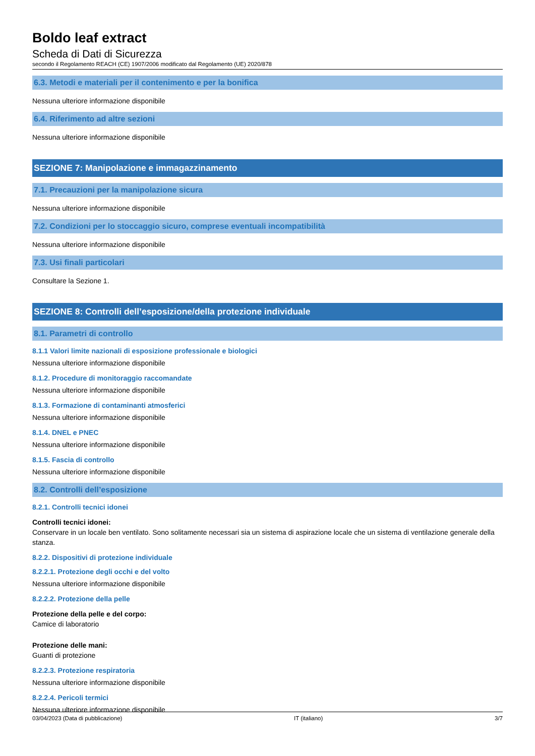Boldo leaf extract
Scheda di Dati di Sicurezza
secondo il Regolamento REACH (CE) 1907/2006 modificato dal Regolamento (UE) 2020/878
6.3. Metodi e materiali per il contenimento e per la bonifica
Nessuna ulteriore informazione disponibile
6.4. Riferimento ad altre sezioni
Nessuna ulteriore informazione disponibile
SEZIONE 7: Manipolazione e immagazzinamento
7.1. Precauzioni per la manipolazione sicura
Nessuna ulteriore informazione disponibile
7.2. Condizioni per lo stoccaggio sicuro, comprese eventuali incompatibilità
Nessuna ulteriore informazione disponibile
7.3. Usi finali particolari
Consultare la Sezione 1.
SEZIONE 8: Controlli dell’esposizione/della protezione individuale
8.1. Parametri di controllo
8.1.1 Valori limite nazionali di esposizione professionale e biologici
Nessuna ulteriore informazione disponibile
8.1.2. Procedure di monitoraggio raccomandate
Nessuna ulteriore informazione disponibile
8.1.3. Formazione di contaminanti atmosferici
Nessuna ulteriore informazione disponibile
8.1.4. DNEL e PNEC
Nessuna ulteriore informazione disponibile
8.1.5. Fascia di controllo
Nessuna ulteriore informazione disponibile
8.2. Controlli dell’esposizione
8.2.1. Controlli tecnici idonei
Controlli tecnici idonei:
Conservare in un locale ben ventilato. Sono solitamente necessari sia un sistema di aspirazione locale che un sistema di ventilazione generale della stanza.
8.2.2. Dispositivi di protezione individuale
8.2.2.1. Protezione degli occhi e del volto
Nessuna ulteriore informazione disponibile
8.2.2.2. Protezione della pelle
Protezione della pelle e del corpo:
Camice di laboratorio
Protezione delle mani:
Guanti di protezione
8.2.2.3. Protezione respiratoria
Nessuna ulteriore informazione disponibile
8.2.2.4. Pericoli termici
Nessuna ulteriore informazione disponibile
03/04/2023 (Data di pubblicazione) IT (italiano) 3/7